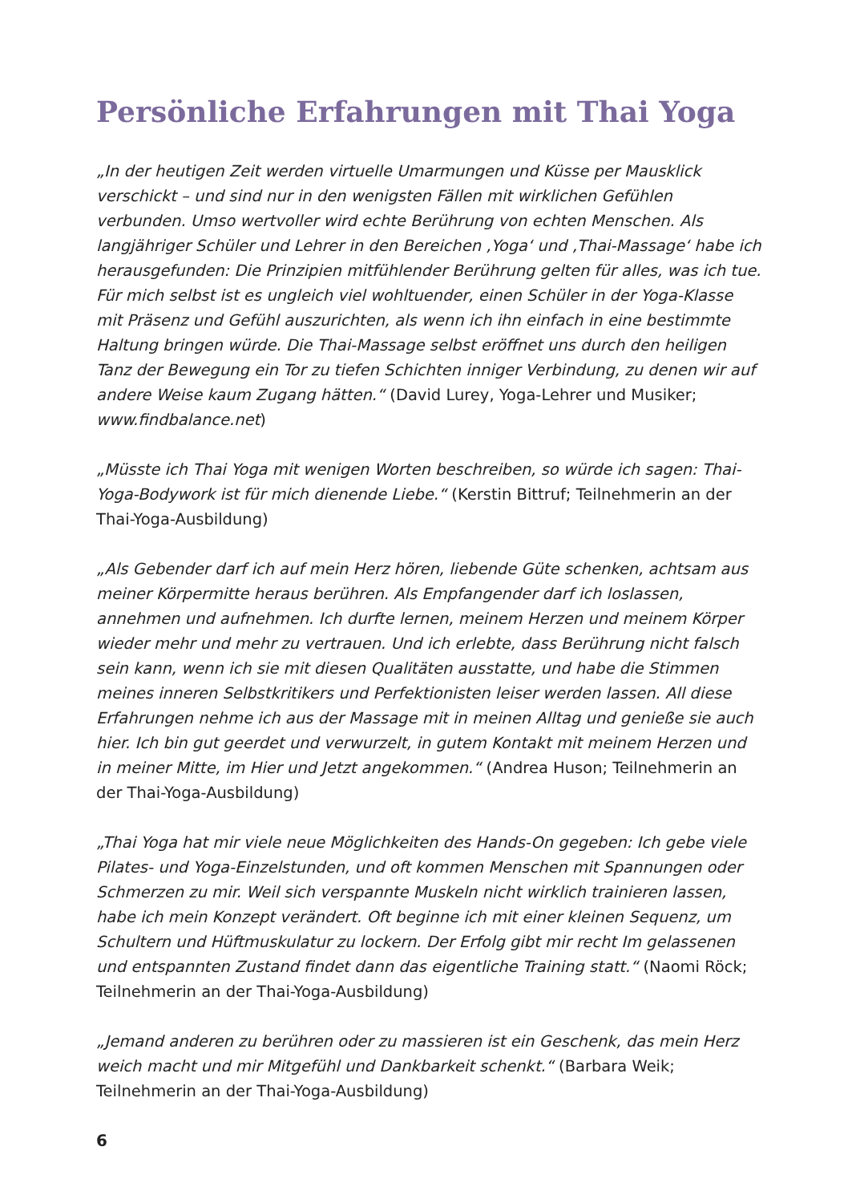Persönliche Erfahrungen mit Thai Yoga
„In der heutigen Zeit werden virtuelle Umarmungen und Küsse per Mausklick verschickt – und sind nur in den wenigsten Fällen mit wirklichen Gefühlen verbunden. Umso wertvoller wird echte Berührung von echten Menschen. Als langjähriger Schüler und Lehrer in den Bereichen ‚Yoga‘ und ‚Thai-Massage‘ habe ich herausgefunden: Die Prinzipien mitfühlender Berührung gelten für alles, was ich tue. Für mich selbst ist es ungleich viel wohltuender, einen Schüler in der Yoga-Klasse mit Präsenz und Gefühl auszurichten, als wenn ich ihn einfach in eine bestimmte Haltung bringen würde. Die Thai-Massage selbst eröffnet uns durch den heiligen Tanz der Bewegung ein Tor zu tiefen Schichten inniger Verbindung, zu denen wir auf andere Weise kaum Zugang hätten.“ (David Lurey, Yoga-Lehrer und Musiker; www.findbalance.net)
„Müsste ich Thai Yoga mit wenigen Worten beschreiben, so würde ich sagen: Thai-Yoga-Bodywork ist für mich dienende Liebe.“ (Kerstin Bittruf; Teilnehmerin an der Thai-Yoga-Ausbildung)
„Als Gebender darf ich auf mein Herz hören, liebende Güte schenken, achtsam aus meiner Körpermitte heraus berühren. Als Empfangender darf ich loslassen, annehmen und aufnehmen. Ich durfte lernen, meinem Herzen und meinem Körper wieder mehr und mehr zu vertrauen. Und ich erlebte, dass Berührung nicht falsch sein kann, wenn ich sie mit diesen Qualitäten ausstatte, und habe die Stimmen meines inneren Selbstkritikers und Perfektionisten leiser werden lassen. All diese Erfahrungen nehme ich aus der Massage mit in meinen Alltag und genieße sie auch hier. Ich bin gut geerdet und verwurzelt, in gutem Kontakt mit meinem Herzen und in meiner Mitte, im Hier und Jetzt angekommen.“ (Andrea Huson; Teilnehmerin an der Thai-Yoga-Ausbildung)
„Thai Yoga hat mir viele neue Möglichkeiten des Hands-On gegeben: Ich gebe viele Pilates- und Yoga-Einzelstunden, und oft kommen Menschen mit Spannungen oder Schmerzen zu mir. Weil sich verspannte Muskeln nicht wirklich trainieren lassen, habe ich mein Konzept verändert. Oft beginne ich mit einer kleinen Sequenz, um Schultern und Hüftmuskulatur zu lockern. Der Erfolg gibt mir recht Im gelassenen und entspannten Zustand findet dann das eigentliche Training statt.“ (Naomi Röck; Teilnehmerin an der Thai-Yoga-Ausbildung)
„Jemand anderen zu berühren oder zu massieren ist ein Geschenk, das mein Herz weich macht und mir Mitgefühl und Dankbarkeit schenkt.“ (Barbara Weik; Teilnehmerin an der Thai-Yoga-Ausbildung)
6